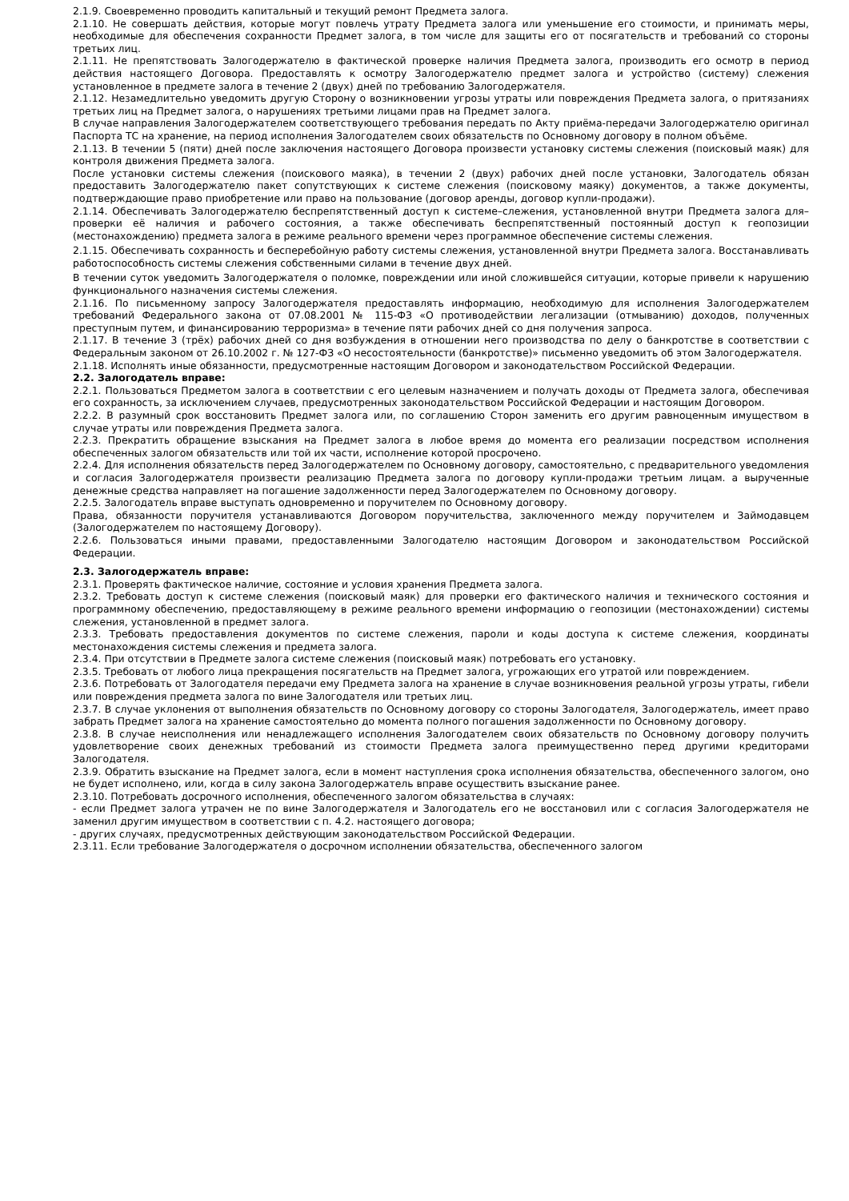2.1.9. Своевременно проводить капитальный и текущий ремонт Предмета залога.
2.1.10. Не совершать действия, которые могут повлечь утрату Предмета залога или уменьшение его стоимости, и принимать меры, необходимые для обеспечения сохранности Предмет залога, в том числе для защиты его от посягательств и требований со стороны третьих лиц.
2.1.11. Не препятствовать Залогодержателю в фактической проверке наличия Предмета залога, производить его осмотр в период действия настоящего Договора. Предоставлять к осмотру Залогодержателю предмет залога и устройство (систему) слежения установленное в предмете залога в течение 2 (двух) дней по требованию Залогодержателя.
2.1.12. Незамедлительно уведомить другую Сторону о возникновении угрозы утраты или повреждения Предмета залога, о притязаниях третьих лиц на Предмет залога, о нарушениях третьими лицами прав на Предмет залога.
В случае направления Залогодержателем соответствующего требования передать по Акту приёма-передачи Залогодержателю оригинал Паспорта ТС на хранение, на период исполнения Залогодателем своих обязательств по Основному договору в полном объёме.
2.1.13. В течении 5 (пяти) дней после заключения настоящего Договора произвести установку системы слежения (поисковый маяк) для контроля движения Предмета залога.
После установки системы слежения (поискового маяка), в течении 2 (двух) рабочих дней после установки, Залогодатель обязан предоставить Залогодержателю пакет сопутствующих к системе слежения (поисковому маяку) документов, а также документы, подтверждающие право приобретение или право на пользование (договор аренды, договор купли-продажи).
2.1.14. Обеспечивать Залогодержателю беспрепятственный доступ к системе–слежения, установленной внутри Предмета залога для–проверки её наличия и рабочего состояния, а также обеспечивать беспрепятственный постоянный доступ к геопозиции (местонахождению) предмета залога в режиме реального времени через программное обеспечение системы слежения.
2.1.15. Обеспечивать сохранность и бесперебойную работу системы слежения, установленной внутри Предмета залога. Восстанавливать работоспособность системы слежения собственными силами в течение двух дней.
В течении суток уведомить Залогодержателя о поломке, повреждении или иной сложившейся ситуации, которые привели к нарушению функционального назначения системы слежения.
2.1.16. По письменному запросу Залогодержателя предоставлять информацию, необходимую для исполнения Залогодержателем требований Федерального закона от 07.08.2001 № 115-ФЗ «О противодействии легализации (отмыванию) доходов, полученных преступным путем, и финансированию терроризма» в течение пяти рабочих дней со дня получения запроса.
2.1.17. В течение 3 (трёх) рабочих дней со дня возбуждения в отношении него производства по делу о банкротстве в соответствии с Федеральным законом от 26.10.2002 г. № 127-ФЗ «О несостоятельности (банкротстве)» письменно уведомить об этом Залогодержателя.
2.1.18. Исполнять иные обязанности, предусмотренные настоящим Договором и законодательством Российской Федерации.
2.2. Залогодатель вправе:
2.2.1. Пользоваться Предметом залога в соответствии с его целевым назначением и получать доходы от Предмета залога, обеспечивая его сохранность, за исключением случаев, предусмотренных законодательством Российской Федерации и настоящим Договором.
2.2.2. В разумный срок восстановить Предмет залога или, по соглашению Сторон заменить его другим равноценным имуществом в случае утраты или повреждения Предмета залога.
2.2.3. Прекратить обращение взыскания на Предмет залога в любое время до момента его реализации посредством исполнения обеспеченных залогом обязательств или той их части, исполнение которой просрочено.
2.2.4. Для исполнения обязательств перед Залогодержателем по Основному договору, самостоятельно, с предварительного уведомления и согласия Залогодержателя произвести реализацию Предмета залога по договору купли-продажи третьим лицам. а вырученные денежные средства направляет на погашение задолженности перед Залогодержателем по Основному договору.
2.2.5. Залогодатель вправе выступать одновременно и поручителем по Основному договору.
Права, обязанности поручителя устанавливаются Договором поручительства, заключенного между поручителем и Займодавцем (Залогодержателем по настоящему Договору).
2.2.6. Пользоваться иными правами, предоставленными Залогодателю настоящим Договором и законодательством Российской Федерации.
2.3. Залогодержатель вправе:
2.3.1. Проверять фактическое наличие, состояние и условия хранения Предмета залога.
2.3.2. Требовать доступ к системе слежения (поисковый маяк) для проверки его фактического наличия и технического состояния и программному обеспечению, предоставляющему в режиме реального времени информацию о геопозиции (местонахождении) системы слежения, установленной в предмет залога.
2.3.3. Требовать предоставления документов по системе слежения, пароли и коды доступа к системе слежения, координаты местонахождения системы слежения и предмета залога.
2.3.4. При отсутствии в Предмете залога системе слежения (поисковый маяк) потребовать его установку.
2.3.5. Требовать от любого лица прекращения посягательств на Предмет залога, угрожающих его утратой или повреждением.
2.3.6. Потребовать от Залогодателя передачи ему Предмета залога на хранение в случае возникновения реальной угрозы утраты, гибели или повреждения предмета залога по вине Залогодателя или третьих лиц.
2.3.7. В случае уклонения от выполнения обязательств по Основному договору со стороны Залогодателя, Залогодержатель, имеет право забрать Предмет залога на хранение самостоятельно до момента полного погашения задолженности по Основному договору.
2.3.8. В случае неисполнения или ненадлежащего исполнения Залогодателем своих обязательств по Основному договору получить удовлетворение своих денежных требований из стоимости Предмета залога преимущественно перед другими кредиторами Залогодателя.
2.3.9. Обратить взыскание на Предмет залога, если в момент наступления срока исполнения обязательства, обеспеченного залогом, оно не будет исполнено, или, когда в силу закона Залогодержатель вправе осуществить взыскание ранее.
2.3.10. Потребовать досрочного исполнения, обеспеченного залогом обязательства в случаях:
- если Предмет залога утрачен не по вине Залогодержателя и Залогодатель его не восстановил или с согласия Залогодержателя не заменил другим имуществом в соответствии с п. 4.2. настоящего договора;
- других случаях, предусмотренных действующим законодательством Российской Федерации.
2.3.11. Если требование Залогодержателя о досрочном исполнении обязательства, обеспеченного залогом